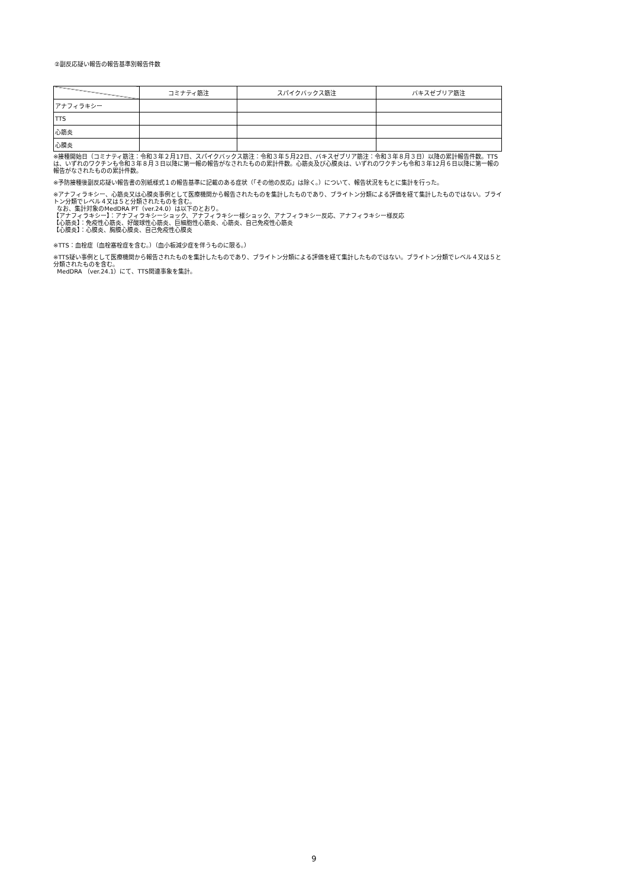②副反応疑い報告の報告基準別報告件数
| | コミナティ筋注 | スパイクバックス筋注 | バキスゼブリア筋注 |
| --- | --- | --- | --- |
| アナフィラキシー | | | |
| TTS | | | |
| 心筋炎 | | | |
| 心膜炎 | | | |
※接種開始日（コミナティ筋注：令和３年２月17日、スパイクバックス筋注：令和３年５月22日、バキスゼブリア筋注：令和３年８月３日）以降の累計報告件数。TTSは、いずれのワクチンも令和３年８月３日以降に第一報の報告がなされたものの累計件数。心筋炎及び心膜炎は、いずれのワクチンも令和３年12月６日以降に第一報の報告がなされたものの累計件数。
※予防接種後副反応疑い報告書の別紙様式１の報告基準に記載のある症状（「その他の反応」は除く。）について、報告状況をもとに集計を行った。
※アナフィラキシー、心筋炎又は心膜炎事例として医療機関から報告されたものを集計したものであり、ブライトン分類による評価を経て集計したものではない。ブライトン分類でレベル４又は５と分類されたものを含む。
なお、集計対象のMedDRA PT（ver.24.0）は以下のとおり。
【アナフィラキシー】：アナフィラキシーショック、アナフィラキシー様ショック、アナフィラキシー反応、アナフィラキシー様反応
【心筋炎】：免疫性心筋炎、好酸球性心筋炎、巨細胞性心筋炎、心筋炎、自己免疫性心筋炎
【心膜炎】：心膜炎、胸膜心膜炎、自己免疫性心膜炎
※TTS：血栓症（血栓塞栓症を含む。）（血小板減少症を伴うものに限る。）
※TTS疑い事例として医療機関から報告されたものを集計したものであり、ブライトン分類による評価を経て集計したものではない。ブライトン分類でレベル４又は５と分類されたものを含む。
MedDRA （ver.24.1）にて、TTS関連事象を集計。
9